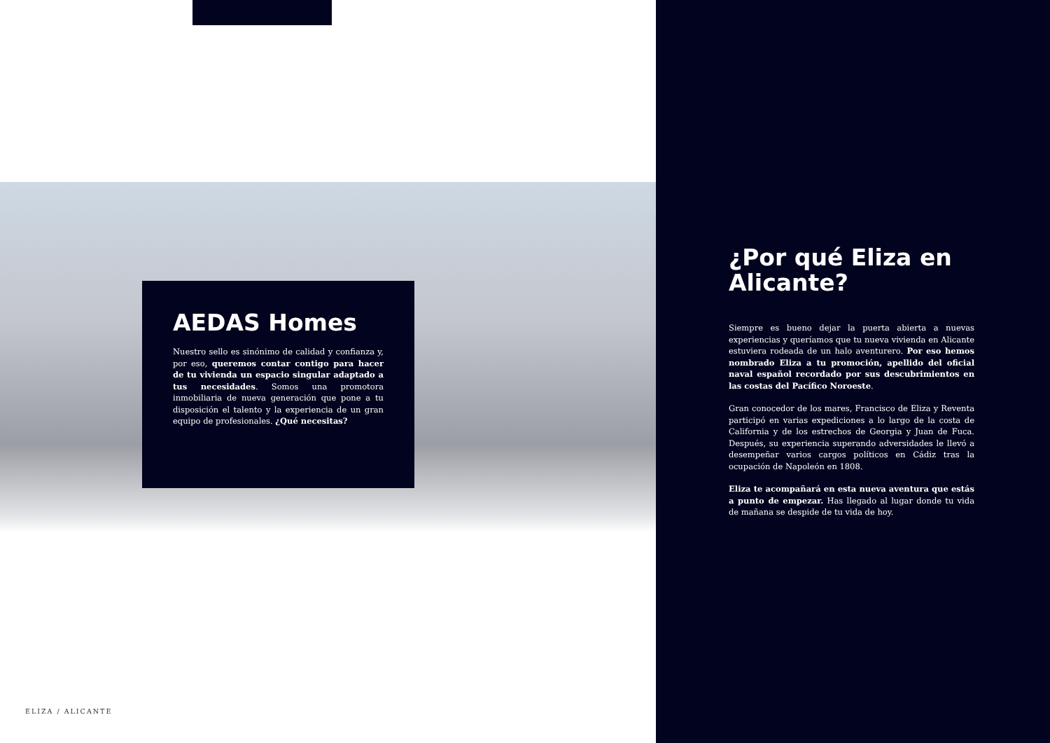AEDAS Homes
Nuestro sello es sinónimo de calidad y confianza y, por eso, queremos contar contigo para hacer de tu vivienda un espacio singular adaptado a tus necesidades. Somos una promotora inmobiliaria de nueva generación que pone a tu disposición el talento y la experiencia de un gran equipo de profesionales. ¿Qué necesitas?
ELIZA / ALICANTE
¿Por qué Eliza en Alicante?
Siempre es bueno dejar la puerta abierta a nuevas experiencias y queríamos que tu nueva vivienda en Alicante estuviera rodeada de un halo aventurero. Por eso hemos nombrado Eliza a tu promoción, apellido del oficial naval español recordado por sus descubrimientos en las costas del Pacífico Noroeste.
Gran conocedor de los mares, Francisco de Eliza y Reventa participó en varias expediciones a lo largo de la costa de California y de los estrechos de Georgia y Juan de Fuca. Después, su experiencia superando adversidades le llevó a desempeñar varios cargos políticos en Cádiz tras la ocupación de Napoleón en 1808.
Eliza te acompañará en esta nueva aventura que estás a punto de empezar. Has llegado al lugar donde tu vida de mañana se despide de tu vida de hoy.